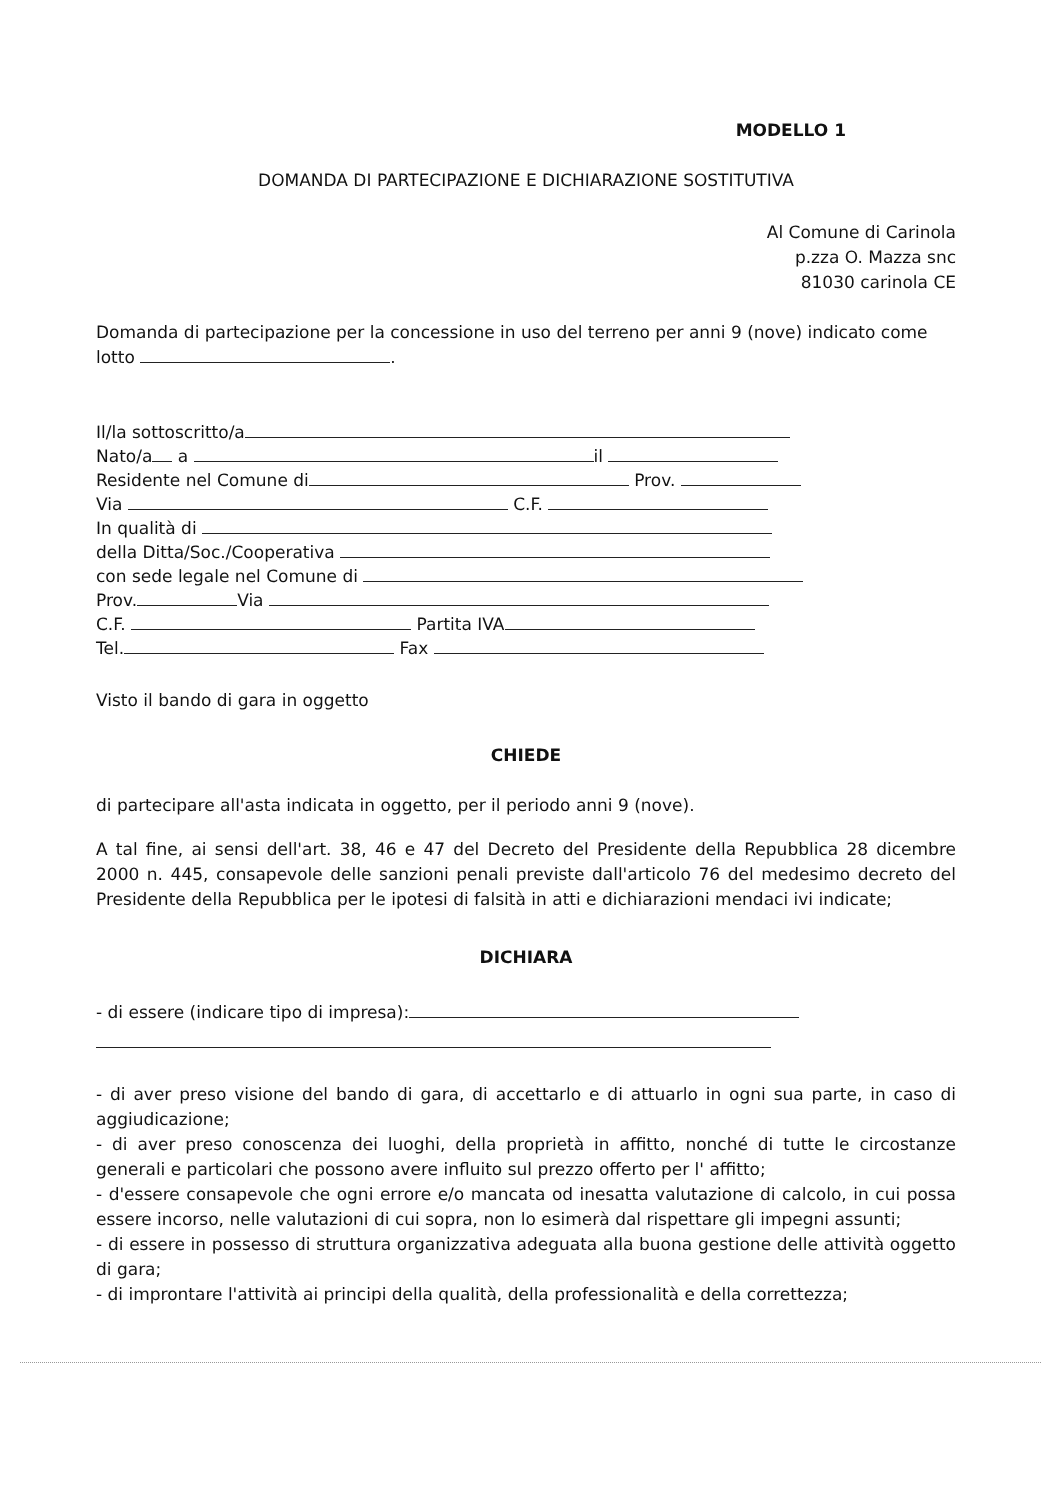MODELLO 1
DOMANDA DI PARTECIPAZIONE E DICHIARAZIONE SOSTITUTIVA
Al Comune di Carinola
p.zza O. Mazza snc
81030 carinola CE
Domanda di partecipazione per la concessione in uso del terreno per anni 9 (nove) indicato come lotto .
Il/la sottoscritto/a
Nato/a a il
Residente nel Comune di Prov.
Via C.F.
In qualità di
della Ditta/Soc./Cooperativa
con sede legale nel Comune di
Prov. Via
C.F. Partita IVA
Tel. Fax
Visto il bando di gara in oggetto
CHIEDE
di partecipare all'asta indicata in oggetto, per il periodo anni 9 (nove).
A tal fine, ai sensi dell'art. 38, 46 e 47 del Decreto del Presidente della Repubblica 28 dicembre 2000 n. 445, consapevole delle sanzioni penali previste dall'articolo 76 del medesimo decreto del Presidente della Repubblica per le ipotesi di falsità in atti e dichiarazioni mendaci ivi indicate;
DICHIARA
- di essere (indicare tipo di impresa):
- di aver preso visione del bando di gara, di accettarlo e di attuarlo in ogni sua parte, in caso di aggiudicazione;
- di aver preso conoscenza dei luoghi, della proprietà in affitto, nonché di tutte le circostanze generali e particolari che possono avere influito sul prezzo offerto per l' affitto;
- d'essere consapevole che ogni errore e/o mancata od inesatta valutazione di calcolo, in cui possa essere incorso, nelle valutazioni di cui sopra, non lo esimerà dal rispettare gli impegni assunti;
- di essere in possesso di struttura organizzativa adeguata alla buona gestione delle attività oggetto di gara;
- di improntare l'attività ai principi della qualità, della professionalità e della correttezza;